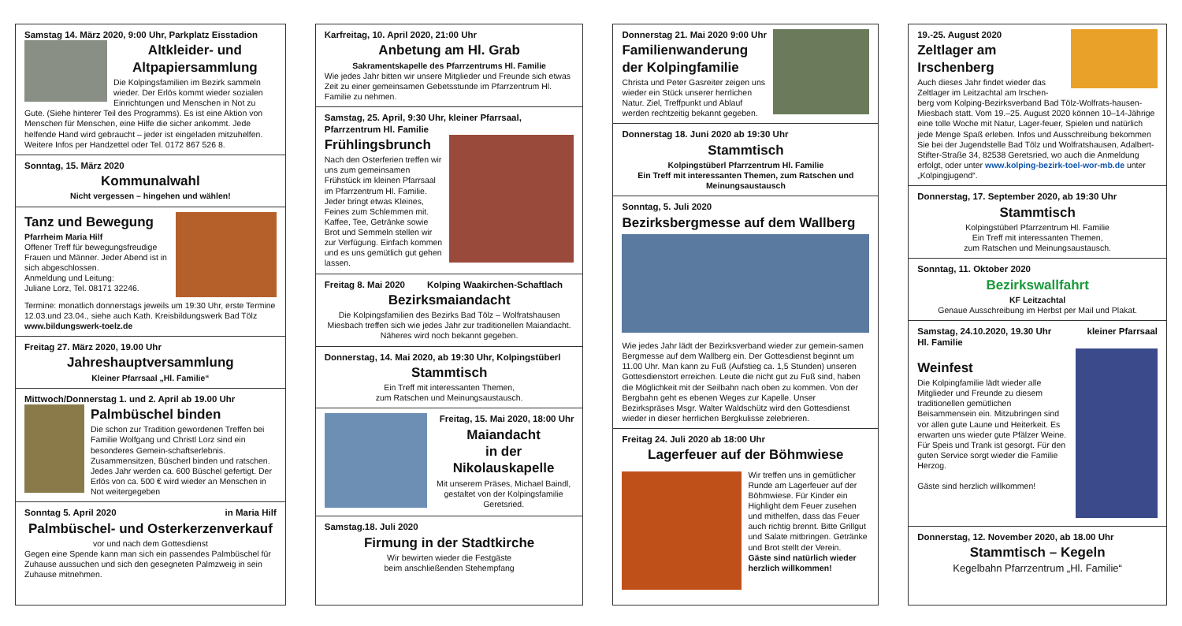Samstag 14. März 2020, 9:00 Uhr, Parkplatz Eisstadion
Altkleider- und Altpapiersammlung
Die Kolpingsfamilien im Bezirk sammeln wieder. Der Erlös kommt wieder sozialen Einrichtungen und Menschen in Not zu Gute. (Siehe hinterer Teil des Programms). Es ist eine Aktion von Menschen für Menschen, eine Hilfe die sicher ankommt. Jede helfende Hand wird gebraucht – jeder ist eingeladen mitzuhelfen. Weitere Infos per Handzettel oder Tel. 0172 867 526 8.
Sonntag, 15. März 2020
Kommunalwahl
Nicht vergessen – hingehen und wählen!
Tanz und Bewegung
Pfarrheim Maria Hilf
Offener Treff für bewegungsfreudige Frauen und Männer. Jeder Abend ist in sich abgeschlossen.
Anmeldung und Leitung:
Juliane Lorz, Tel. 08171 32246.
Termine: monatlich donnerstags jeweils um 19:30 Uhr, erste Termine 12.03.und 23.04., siehe auch Kath. Kreisbildungswerk Bad Tölz www.bildungswerk-toelz.de
Freitag 27. März 2020, 19.00 Uhr
Jahreshauptversammlung
Kleiner Pfarrsaal „Hl. Familie“
Mittwoch/Donnerstag 1. und 2. April ab 19.00 Uhr
Palmbüschel binden
Die schon zur Tradition gewordenen Treffen bei Familie Wolfgang und Christl Lorz sind ein besonderes Gemein-schaftserlebnis. Zusammensitzen, Büscherl binden und ratschen. Jedes Jahr werden ca. 600 Büschel gefertigt. Der Erlös von ca. 500 € wird wieder an Menschen in Not weitergegeben
Sonntag 5. April 2020 in Maria Hilf
Palmbüschel- und Osterkerzenverkauf
vor und nach dem Gottesdienst
Gegen eine Spende kann man sich ein passendes Palmbüschel für Zuhause aussuchen und sich den gesegneten Palmzweig in sein Zuhause mitnehmen.
Karfreitag, 10. April 2020, 21:00 Uhr
Anbetung am Hl. Grab
Sakramentskapelle des Pfarrzentrums Hl. Familie
Wie jedes Jahr bitten wir unsere Mitglieder und Freunde sich etwas Zeit zu einer gemeinsamen Gebetsstunde im Pfarrzentrum Hl. Familie zu nehmen.
Samstag, 25. April, 9:30 Uhr, kleiner Pfarrsaal, Pfarrzentrum Hl. Familie
Frühlingsbrunch
Nach den Osterferien treffen wir uns zum gemeinsamen Frühstück im kleinen Pfarrsaal im Pfarrzentrum Hl. Familie. Jeder bringt etwas Kleines, Feines zum Schlemmen mit. Kaffee, Tee, Getränke sowie Brot und Semmeln stellen wir zur Verfügung. Einfach kommen und es uns gemütlich gut gehen lassen.
Freitag 8. Mai 2020 Kolping Waakirchen-Schaftlach
Bezirksmaiandacht
Die Kolpingsfamilien des Bezirks Bad Tölz – Wolfratshausen Miesbach treffen sich wie jedes Jahr zur traditionellen Maiandacht.
Näheres wird noch bekannt gegeben.
Donnerstag, 14. Mai 2020, ab 19:30 Uhr, Kolpingstüberl
Stammtisch
Ein Treff mit interessanten Themen,
zum Ratschen und Meinungsaustausch.
Freitag, 15. Mai 2020, 18:00 Uhr
Maiandacht
in der Nikolauskapelle
Mit unserem Präses, Michael Baindl, gestaltet von der Kolpingsfamilie Geretsried.
Samstag.18. Juli 2020
Firmung in der Stadtkirche
Wir bewirten wieder die Festgäste
beim anschließenden Stehempfang
Donnerstag 21. Mai 2020 9:00 Uhr
Familienwanderung der Kolpingfamilie
Christa und Peter Gasreiter zeigen uns wieder ein Stück unserer herrlichen Natur. Ziel, Treffpunkt und Ablauf werden rechtzeitig bekannt gegeben.
Donnerstag 18. Juni 2020 ab 19:30 Uhr
Stammtisch
Kolpingstüberl Pfarrzentrum Hl. Familie
Ein Treff mit interessanten Themen, zum Ratschen und Meinungsaustausch
Sonntag, 5. Juli 2020
Bezirksbergmesse auf dem Wallberg
Wie jedes Jahr lädt der Bezirksverband wieder zur gemein-samen Bergmesse auf dem Wallberg ein. Der Gottesdienst beginnt um 11.00 Uhr. Man kann zu Fuß (Aufstieg ca. 1,5 Stunden) unseren Gottesdienstort erreichen. Leute die nicht gut zu Fuß sind, haben die Möglichkeit mit der Seilbahn nach oben zu kommen. Von der Bergbahn geht es ebenen Weges zur Kapelle. Unser Bezirkspräses Msgr. Walter Waldschütz wird den Gottesdienst wieder in dieser herrlichen Bergkulisse zelebrieren.
Freitag 24. Juli 2020 ab 18:00 Uhr
Lagerfeuer auf der Böhmwiese
Wir treffen uns in gemütlicher Runde am Lagerfeuer auf der Böhmwiese. Für Kinder ein Highlight dem Feuer zusehen und mithelfen, dass das Feuer auch richtig brennt. Bitte Grillgut und Salate mitbringen. Getränke und Brot stellt der Verein.
Gäste sind natürlich wieder herzlich willkommen!
19.-25. August 2020
Zeltlager am Irschenberg
Auch dieses Jahr findet wieder das Zeltlager im Leitzachtal am Irschen-berg vom Kolping-Bezirksverband Bad Tölz-Wolfrats-hausen-Miesbach statt. Vom 19.–25. August 2020 können 10–14-Jährige eine tolle Woche mit Natur, Lager-feuer, Spielen und natürlich jede Menge Spaß erleben. Infos und Ausschreibung bekommen Sie bei der Jugendstelle Bad Tölz und Wolfratshausen, Adalbert-Stifter-Straße 34, 82538 Geretsried, wo auch die Anmeldung erfolgt, oder unter www.kolping-bezirk-toel-wor-mb.de unter „Kolpingjugend“.
Donnerstag, 17. September 2020, ab 19:30 Uhr
Stammtisch
Kolpingstüberl Pfarrzentrum Hl. Familie
Ein Treff mit interessanten Themen,
zum Ratschen und Meinungsaustausch.
Sonntag, 11. Oktober 2020
Bezirkswallfahrt
KF Leitzachtal
Genaue Ausschreibung im Herbst per Mail und Plakat.
Samstag, 24.10.2020, 19.30 Uhr
Hl. Familie kleiner Pfarrsaal
Weinfest
Die Kolpingfamilie lädt wieder alle Mitglieder und Freunde zu diesem traditionellen gemütlichen Beisammensein ein. Mitzubringen sind vor allen gute Laune und Heiterkeit. Es erwarten uns wieder gute Pfälzer Weine. Für Speis und Trank ist gesorgt. Für den guten Service sorgt wieder die Familie Herzog.
Gäste sind herzlich willkommen!
Donnerstag, 12. November 2020, ab 18.00 Uhr
Stammtisch – Kegeln
Kegelbahn Pfarrzentrum „Hl. Familie“